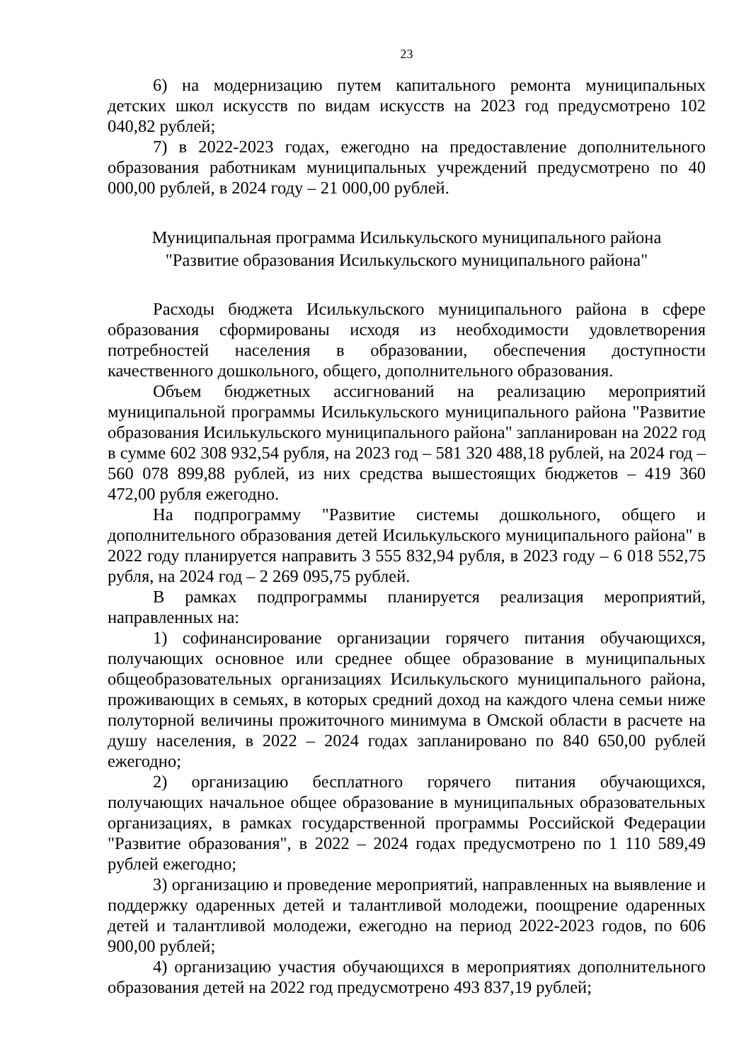23
6) на модернизацию путем капитального ремонта муниципальных детских школ искусств по видам искусств на 2023 год предусмотрено 102 040,82 рублей;
7) в 2022-2023 годах, ежегодно на предоставление дополнительного образования работникам муниципальных учреждений предусмотрено по 40 000,00 рублей, в 2024 году – 21 000,00 рублей.
Муниципальная программа Исилькульского муниципального района
"Развитие образования Исилькульского муниципального района"
Расходы бюджета Исилькульского муниципального района в сфере образования сформированы исходя из необходимости удовлетворения потребностей населения в образовании, обеспечения доступности качественного дошкольного, общего, дополнительного образования.
Объем бюджетных ассигнований на реализацию мероприятий муниципальной программы Исилькульского муниципального района "Развитие образования Исилькульского муниципального района" запланирован на 2022 год в сумме 602 308 932,54 рубля, на 2023 год – 581 320 488,18 рублей, на 2024 год – 560 078 899,88 рублей, из них средства вышестоящих бюджетов – 419 360 472,00 рубля ежегодно.
На подпрограмму "Развитие системы дошкольного, общего и дополнительного образования детей Исилькульского муниципального района" в 2022 году планируется направить 3 555 832,94 рубля, в 2023 году – 6 018 552,75 рубля, на 2024 год – 2 269 095,75 рублей.
В рамках подпрограммы планируется реализация мероприятий, направленных на:
1) софинансирование организации горячего питания обучающихся, получающих основное или среднее общее образование в муниципальных общеобразовательных организациях Исилькульского муниципального района, проживающих в семьях, в которых средний доход на каждого члена семьи ниже полуторной величины прожиточного минимума в Омской области в расчете на душу населения, в 2022 – 2024 годах запланировано по 840 650,00 рублей ежегодно;
2) организацию бесплатного горячего питания обучающихся, получающих начальное общее образование в муниципальных образовательных организациях, в рамках государственной программы Российской Федерации "Развитие образования", в 2022 – 2024 годах предусмотрено по 1 110 589,49 рублей ежегодно;
3) организацию и проведение мероприятий, направленных на выявление и поддержку одаренных детей и талантливой молодежи, поощрение одаренных детей и талантливой молодежи, ежегодно на период 2022-2023 годов, по 606 900,00 рублей;
4) организацию участия обучающихся в мероприятиях дополнительного образования детей на 2022 год предусмотрено 493 837,19 рублей;